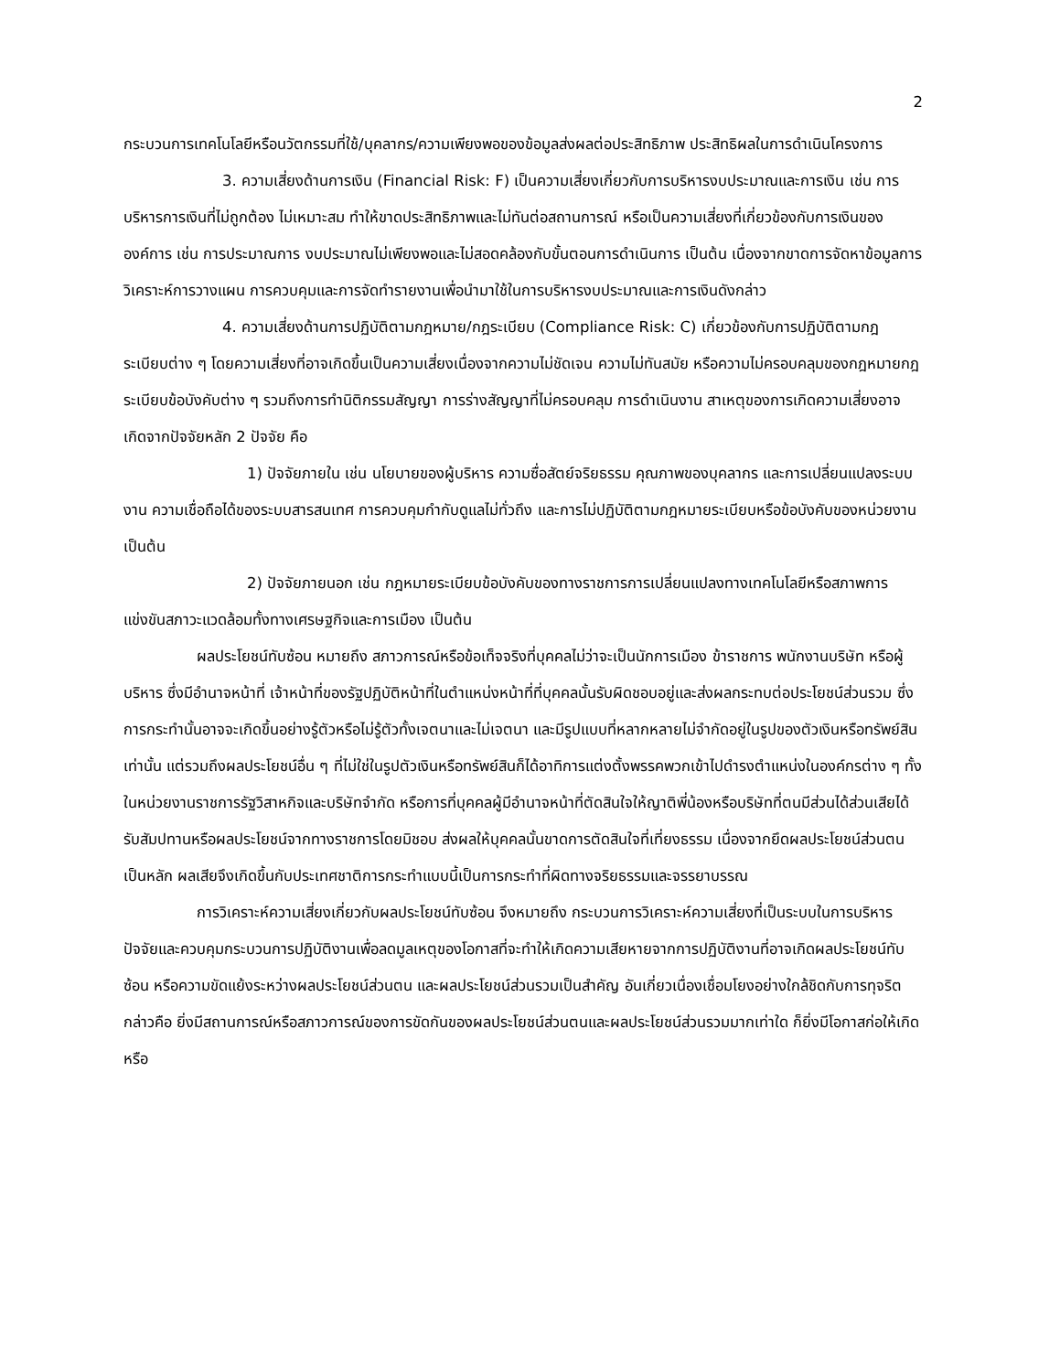2
กระบวนการเทคโนโลยีหรือนวัตกรรมที่ใช้/บุคลากร/ความเพียงพอของข้อมูลส่งผลต่อประสิทธิภาพ ประสิทธิผลในการดำเนินโครงการ
3. ความเสี่ยงด้านการเงิน (Financial Risk: F) เป็นความเสี่ยงเกี่ยวกับการบริหารงบประมาณและการเงิน เช่น การบริหารการเงินที่ไม่ถูกต้อง ไม่เหมาะสม ทำให้ขาดประสิทธิภาพและไม่ทันต่อสถานการณ์ หรือเป็นความเสี่ยงที่เกี่ยวข้องกับการเงินขององค์การ เช่น การประมาณการ งบประมาณไม่เพียงพอและไม่สอดคล้องกับขั้นตอนการดำเนินการ เป็นต้น เนื่องจากขาดการจัดหาข้อมูลการวิเคราะห์การวางแผน การควบคุมและการจัดทำรายงานเพื่อนำมาใช้ในการบริหารงบประมาณและการเงินดังกล่าว
4. ความเสี่ยงด้านการปฏิบัติตามกฎหมาย/กฎระเบียบ (Compliance Risk: C) เกี่ยวข้องกับการปฏิบัติตามกฎระเบียบต่าง ๆ โดยความเสี่ยงที่อาจเกิดขึ้นเป็นความเสี่ยงเนื่องจากความไม่ชัดเจน ความไม่ทันสมัย หรือความไม่ครอบคลุมของกฎหมายกฎระเบียบข้อบังคับต่าง ๆ รวมถึงการทำนิติกรรมสัญญา การร่างสัญญาที่ไม่ครอบคลุม การดำเนินงาน สาเหตุของการเกิดความเสี่ยงอาจเกิดจากปัจจัยหลัก 2 ปัจจัย คือ
1) ปัจจัยภายใน เช่น นโยบายของผู้บริหาร ความซื่อสัตย์จริยธรรม คุณภาพของบุคลากร และการเปลี่ยนแปลงระบบงาน ความเชื่อถือได้ของระบบสารสนเทศ การควบคุมกำกับดูแลไม่ทั่วถึง และการไม่ปฏิบัติตามกฎหมายระเบียบหรือข้อบังคับของหน่วยงาน เป็นต้น
2) ปัจจัยภายนอก เช่น กฎหมายระเบียบข้อบังคับของทางราชการการเปลี่ยนแปลงทางเทคโนโลยีหรือสภาพการแข่งขันสภาวะแวดล้อมทั้งทางเศรษฐกิจและการเมือง เป็นต้น
ผลประโยชน์ทับซ้อน หมายถึง สภาวการณ์หรือข้อเท็จจริงที่บุคคลไม่ว่าจะเป็นนักการเมือง ข้าราชการ พนักงานบริษัท หรือผู้บริหาร ซึ่งมีอำนาจหน้าที่ เจ้าหน้าที่ของรัฐปฏิบัติหน้าที่ในตำแหน่งหน้าที่ที่บุคคลนั้นรับผิดชอบอยู่และส่งผลกระทบต่อประโยชน์ส่วนรวม ซึ่งการกระทำนั้นอาจจะเกิดขึ้นอย่างรู้ตัวหรือไม่รู้ตัวทั้งเจตนาและไม่เจตนา และมีรูปแบบที่หลากหลายไม่จำกัดอยู่ในรูปของตัวเงินหรือทรัพย์สินเท่านั้น แต่รวมถึงผลประโยชน์อื่น ๆ ที่ไม่ใช่ในรูปตัวเงินหรือทรัพย์สินก็ได้อาทิการแต่งตั้งพรรคพวกเข้าไปดำรงตำแหน่งในองค์กรต่าง ๆ ทั้งในหน่วยงานราชการรัฐวิสาหกิจและบริษัทจำกัด หรือการที่บุคคลผู้มีอำนาจหน้าที่ตัดสินใจให้ญาติพี่น้องหรือบริษัทที่ตนมีส่วนได้ส่วนเสียได้รับสัมปทานหรือผลประโยชน์จากทางราชการโดยมิชอบ ส่งผลให้บุคคลนั้นขาดการตัดสินใจที่เที่ยงธรรม เนื่องจากยึดผลประโยชน์ส่วนตนเป็นหลัก ผลเสียจึงเกิดขึ้นกับประเทศชาติการกระทำแบบนี้เป็นการกระทำที่ผิดทางจริยธรรมและจรรยาบรรณ
การวิเคราะห์ความเสี่ยงเกี่ยวกับผลประโยชน์ทับซ้อน จึงหมายถึง กระบวนการวิเคราะห์ความเสี่ยงที่เป็นระบบในการบริหารปัจจัยและควบคุมกระบวนการปฏิบัติงานเพื่อลดมูลเหตุของโอกาสที่จะทำให้เกิดความเสียหายจากการปฏิบัติงานที่อาจเกิดผลประโยชน์ทับซ้อน หรือความขัดแย้งระหว่างผลประโยชน์ส่วนตน และผลประโยชน์ส่วนรวมเป็นสำคัญ อันเกี่ยวเนื่องเชื่อมโยงอย่างใกล้ชิดกับการทุจริต กล่าวคือ ยิ่งมีสถานการณ์หรือสภาวการณ์ของการขัดกันของผลประโยชน์ส่วนตนและผลประโยชน์ส่วนรวมมากเท่าใด ก็ยิ่งมีโอกาสก่อให้เกิดหรือ